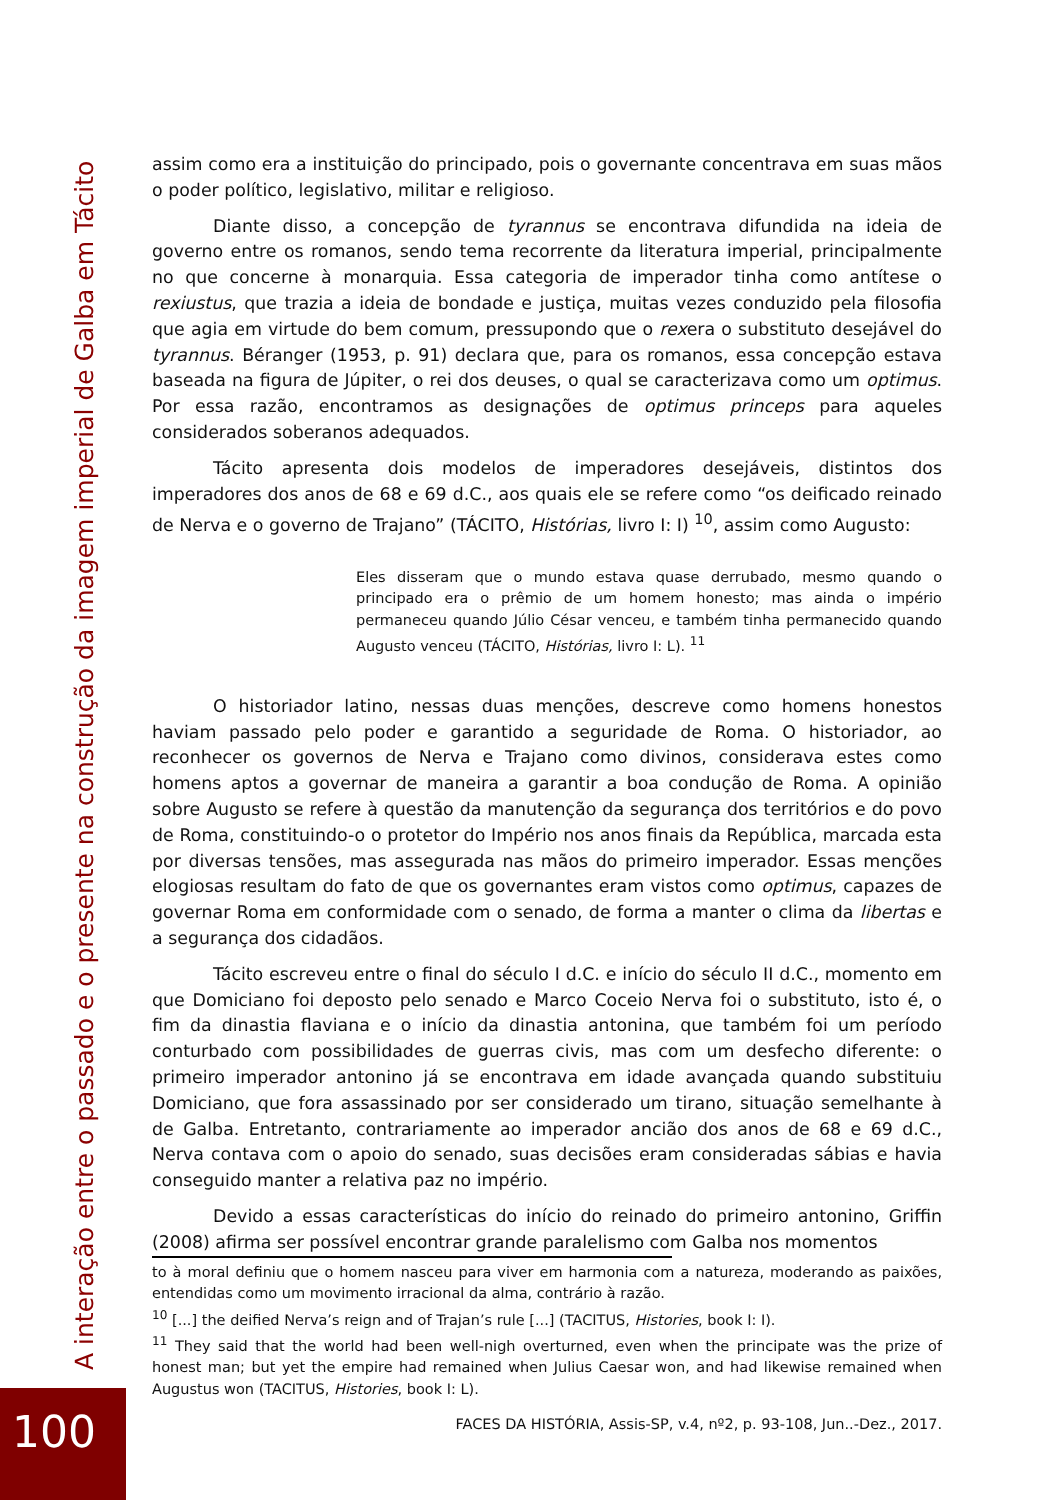assim como era a instituição do principado, pois o governante concentrava em suas mãos o poder político, legislativo, militar e religioso.
Diante disso, a concepção de tyrannus se encontrava difundida na ideia de governo entre os romanos, sendo tema recorrente da literatura imperial, principalmente no que concerne à monarquia. Essa categoria de imperador tinha como antítese o rexiustus, que trazia a ideia de bondade e justiça, muitas vezes conduzido pela filosofia que agia em virtude do bem comum, pressupondo que o rexera o substituto desejável do tyrannus. Béranger (1953, p. 91) declara que, para os romanos, essa concepção estava baseada na figura de Júpiter, o rei dos deuses, o qual se caracterizava como um optimus. Por essa razão, encontramos as designações de optimus princeps para aqueles considerados soberanos adequados.
Tácito apresenta dois modelos de imperadores desejáveis, distintos dos imperadores dos anos de 68 e 69 d.C., aos quais ele se refere como “os deificado reinado de Nerva e o governo de Trajano” (TÁCITO, Histórias, livro I: I) <sup>10</sup>, assim como Augusto:
Eles disseram que o mundo estava quase derrubado, mesmo quando o principado era o prêmio de um homem honesto; mas ainda o império permaneceu quando Júlio César venceu, e também tinha permanecido quando Augusto venceu (TÁCITO, Histórias, livro I: L). <sup>11</sup>
O historiador latino, nessas duas menções, descreve como homens honestos haviam passado pelo poder e garantido a seguridade de Roma. O historiador, ao reconhecer os governos de Nerva e Trajano como divinos, considerava estes como homens aptos a governar de maneira a garantir a boa condução de Roma. A opinião sobre Augusto se refere à questão da manutenção da segurança dos territórios e do povo de Roma, constituindo-o o protetor do Império nos anos finais da República, marcada esta por diversas tensões, mas assegurada nas mãos do primeiro imperador. Essas menções elogiosas resultam do fato de que os governantes eram vistos como optimus, capazes de governar Roma em conformidade com o senado, de forma a manter o clima da libertas e a segurança dos cidadãos.
Tácito escreveu entre o final do século I d.C. e início do século II d.C., momento em que Domiciano foi deposto pelo senado e Marco Coceio Nerva foi o substituto, isto é, o fim da dinastia flaviana e o início da dinastia antonina, que também foi um período conturbado com possibilidades de guerras civis, mas com um desfecho diferente: o primeiro imperador antonino já se encontrava em idade avançada quando substituiu Domiciano, que fora assassinado por ser considerado um tirano, situação semelhante à de Galba. Entretanto, contrariamente ao imperador ancião dos anos de 68 e 69 d.C., Nerva contava com o apoio do senado, suas decisões eram consideradas sábias e havia conseguido manter a relativa paz no império.
Devido a essas características do início do reinado do primeiro antonino, Griffin (2008) afirma ser possível encontrar grande paralelismo com Galba nos momentos
to à moral definiu que o homem nasceu para viver em harmonia com a natureza, moderando as paixões, entendidas como um movimento irracional da alma, contrário à razão.
<sup>10</sup> [...] the deified Nerva’s reign and of Trajan’s rule [...] (TACITUS, Histories, book I: I).
<sup>11</sup> They said that the world had been well-nigh overturned, even when the principate was the prize of honest man; but yet the empire had remained when Julius Caesar won, and had likewise remained when Augustus won (TACITUS, Histories, book I: L).
FACES DA HISTÓRIA, Assis-SP, v.4, nº2, p. 93-108, Jun..-Dez., 2017.
A interação entre o passado e o presente na construção da imagem imperial de Galba em Tácito
100